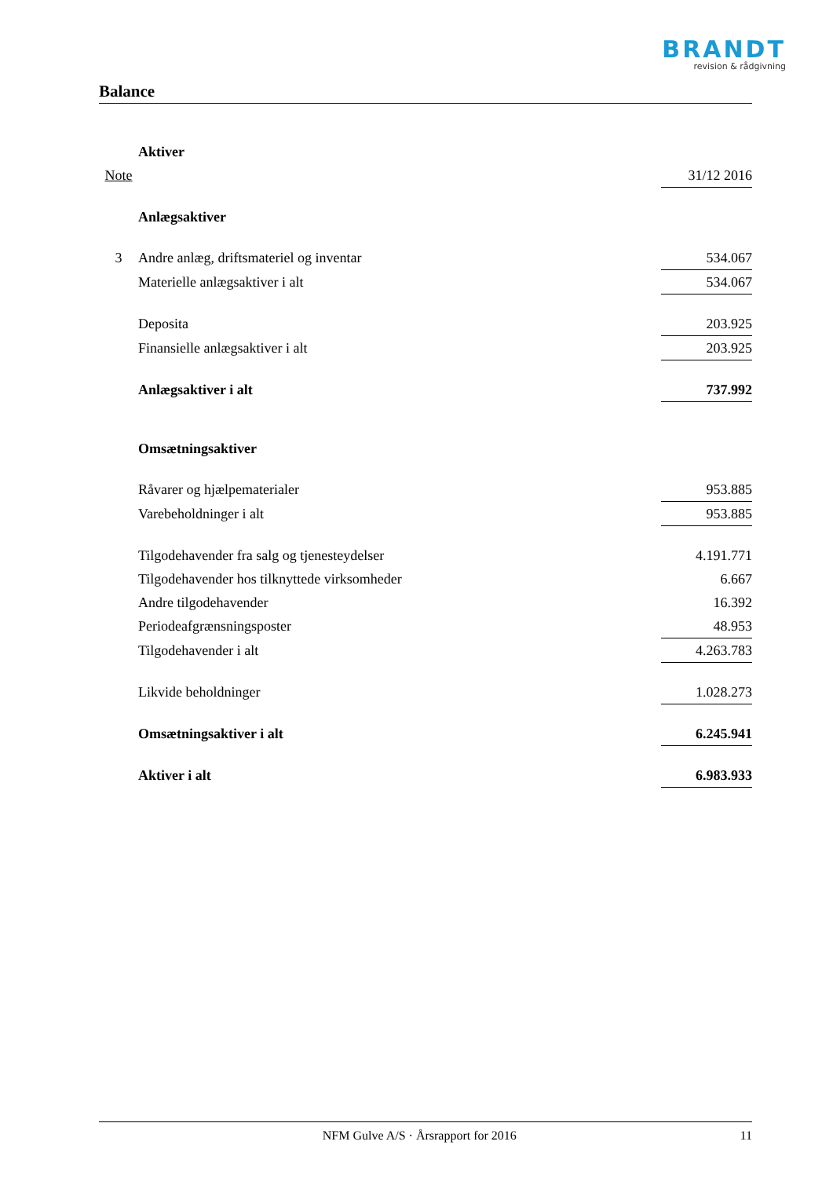BRANDT
revision & rådgivning
Balance
| | Aktiver | |
| Note | | 31/12 2016 |
| | Anlægsaktiver | |
| 3 | Andre anlæg, driftsmateriel og inventar | 534.067 |
| | Materielle anlægsaktiver i alt | 534.067 |
| | Deposita | 203.925 |
| | Finansielle anlægsaktiver i alt | 203.925 |
| | Anlægsaktiver i alt | 737.992 |
| | Omsætningsaktiver | |
| | Råvarer og hjælpematerialer | 953.885 |
| | Varebeholdninger i alt | 953.885 |
| | Tilgodehavender fra salg og tjenesteydelser | 4.191.771 |
| | Tilgodehavender hos tilknyttede virksomheder | 6.667 |
| | Andre tilgodehavender | 16.392 |
| | Periodeafgrænsningsposter | 48.953 |
| | Tilgodehavender i alt | 4.263.783 |
| | Likvide beholdninger | 1.028.273 |
| | Omsætningsaktiver i alt | 6.245.941 |
| | Aktiver i alt | 6.983.933 |
NFM Gulve A/S · Årsrapport for 2016 11